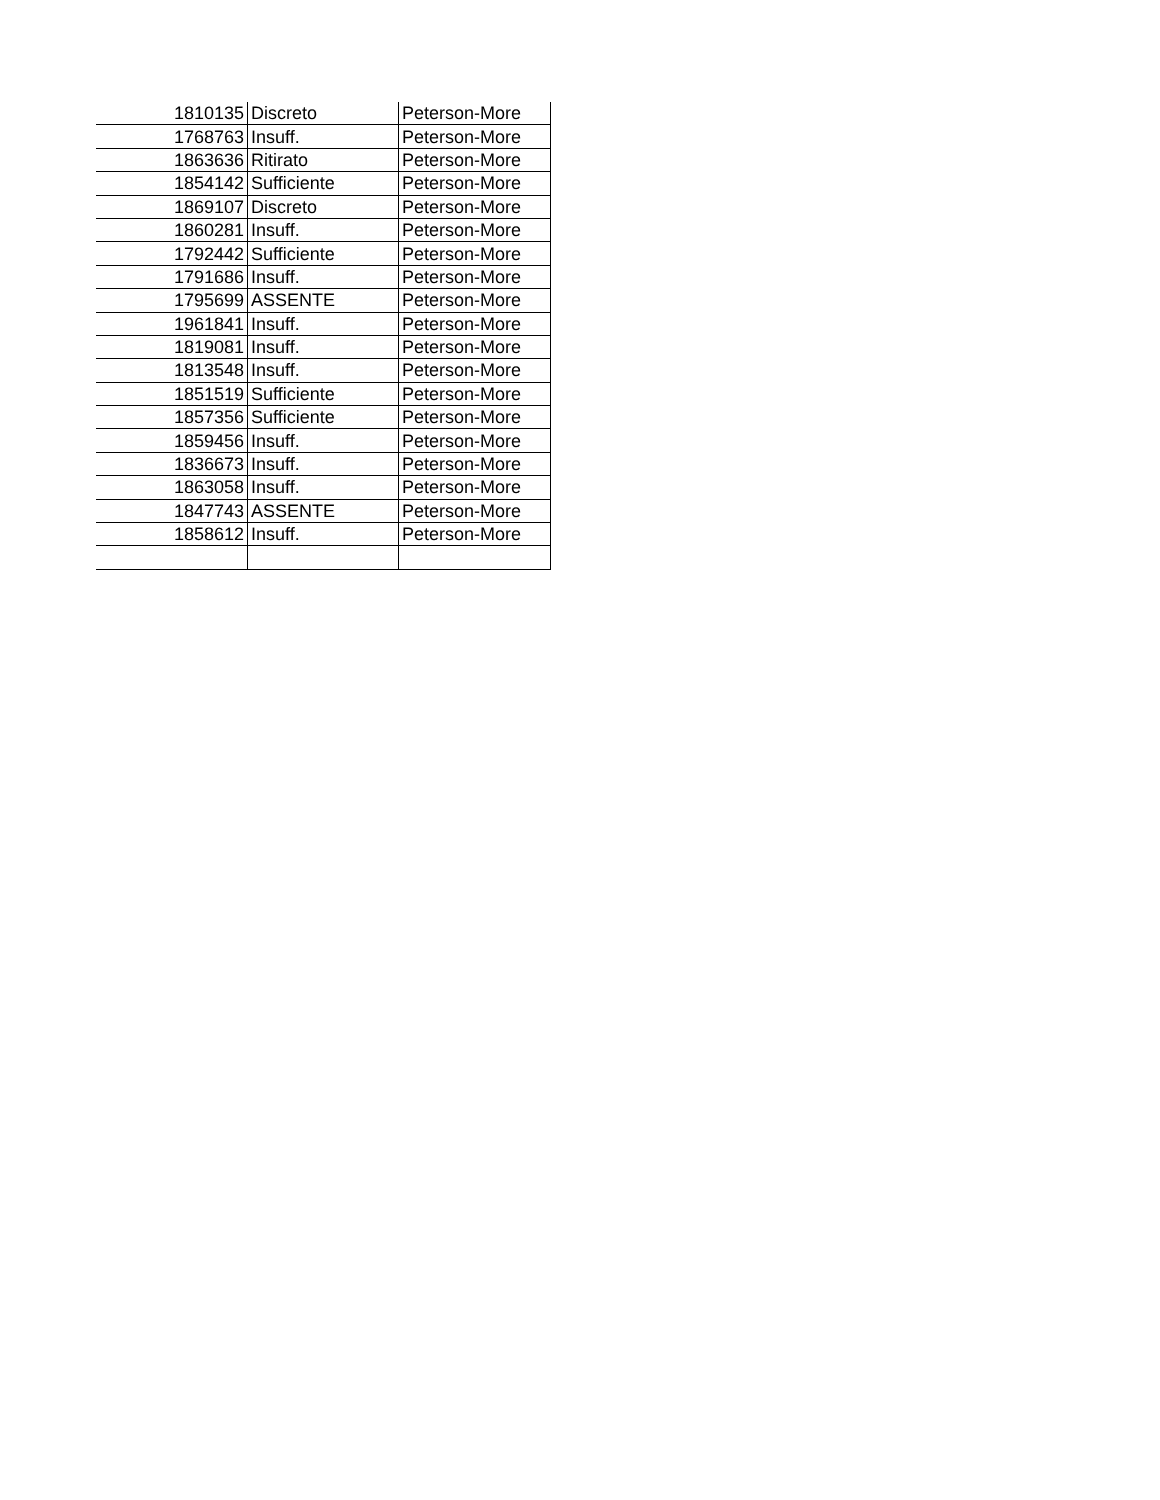| 1810135 | Discreto | Peterson-More |
| 1768763 | Insuff. | Peterson-More |
| 1863636 | Ritirato | Peterson-More |
| 1854142 | Sufficiente | Peterson-More |
| 1869107 | Discreto | Peterson-More |
| 1860281 | Insuff. | Peterson-More |
| 1792442 | Sufficiente | Peterson-More |
| 1791686 | Insuff. | Peterson-More |
| 1795699 | ASSENTE | Peterson-More |
| 1961841 | Insuff. | Peterson-More |
| 1819081 | Insuff. | Peterson-More |
| 1813548 | Insuff. | Peterson-More |
| 1851519 | Sufficiente | Peterson-More |
| 1857356 | Sufficiente | Peterson-More |
| 1859456 | Insuff. | Peterson-More |
| 1836673 | Insuff. | Peterson-More |
| 1863058 | Insuff. | Peterson-More |
| 1847743 | ASSENTE | Peterson-More |
| 1858612 | Insuff. | Peterson-More |